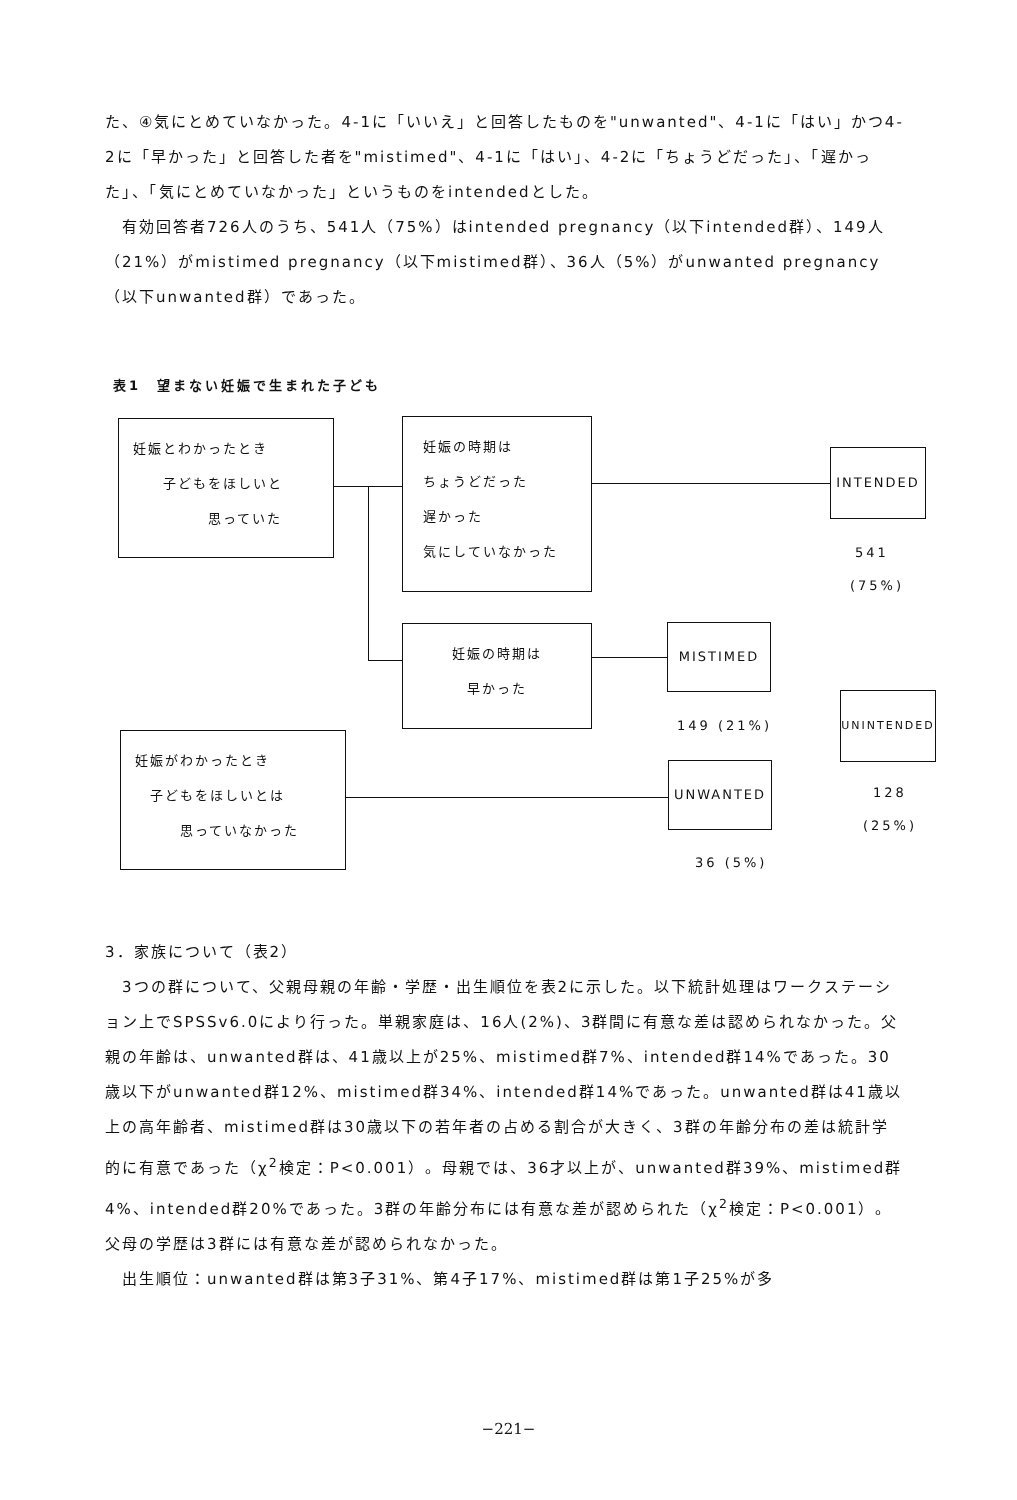た、④気にとめていなかった。4-1に「いいえ」と回答したものを"unwanted"、4-1に「はい」かつ4-2に「早かった」と回答した者を"mistimed"、4-1に「はい」、4-2に「ちょうどだった」、「遅かった」、「気にとめていなかった」というものをintendedとした。
　有効回答者726人のうち、541人（75%）はintended pregnancy（以下intended群）、149人（21%）がmistimed pregnancy（以下mistimed群）、36人（5%）がunwanted pregnancy（以下unwanted群）であった。
表1　望まない妊娠で生まれた子ども
妊娠とわかったとき
　　子どもをほしいと
　　　　　思っていた
妊娠の時期は
ちょうどだった
遅かった
気にしていなかった
INTENDED
541
(75%)
妊娠の時期は
早かった
MISTIMED
149 (21%)
UNINTENDED
128
(25%)
妊娠がわかったとき
　子どもをほしいとは
　　　思っていなかった
UNWANTED
36 (5%)
3．家族について（表2）
　3つの群について、父親母親の年齢・学歴・出生順位を表2に示した。以下統計処理はワークステーション上でSPSSv6.0により行った。単親家庭は、16人(2%)、3群間に有意な差は認められなかった。父親の年齢は、unwanted群は、41歳以上が25%、mistimed群7%、intended群14%であった。30歳以下がunwanted群12%、mistimed群34%、intended群14%であった。unwanted群は41歳以上の高年齢者、mistimed群は30歳以下の若年者の占める割合が大きく、3群の年齢分布の差は統計学的に有意であった（χ<sup>2</sup>検定：P<0.001）。母親では、36才以上が、unwanted群39%、mistimed群4%、intended群20%であった。3群の年齢分布には有意な差が認められた（χ<sup>2</sup>検定：P<0.001）。父母の学歴は3群には有意な差が認められなかった。
　出生順位：unwanted群は第3子31%、第4子17%、mistimed群は第1子25%が多
−221−